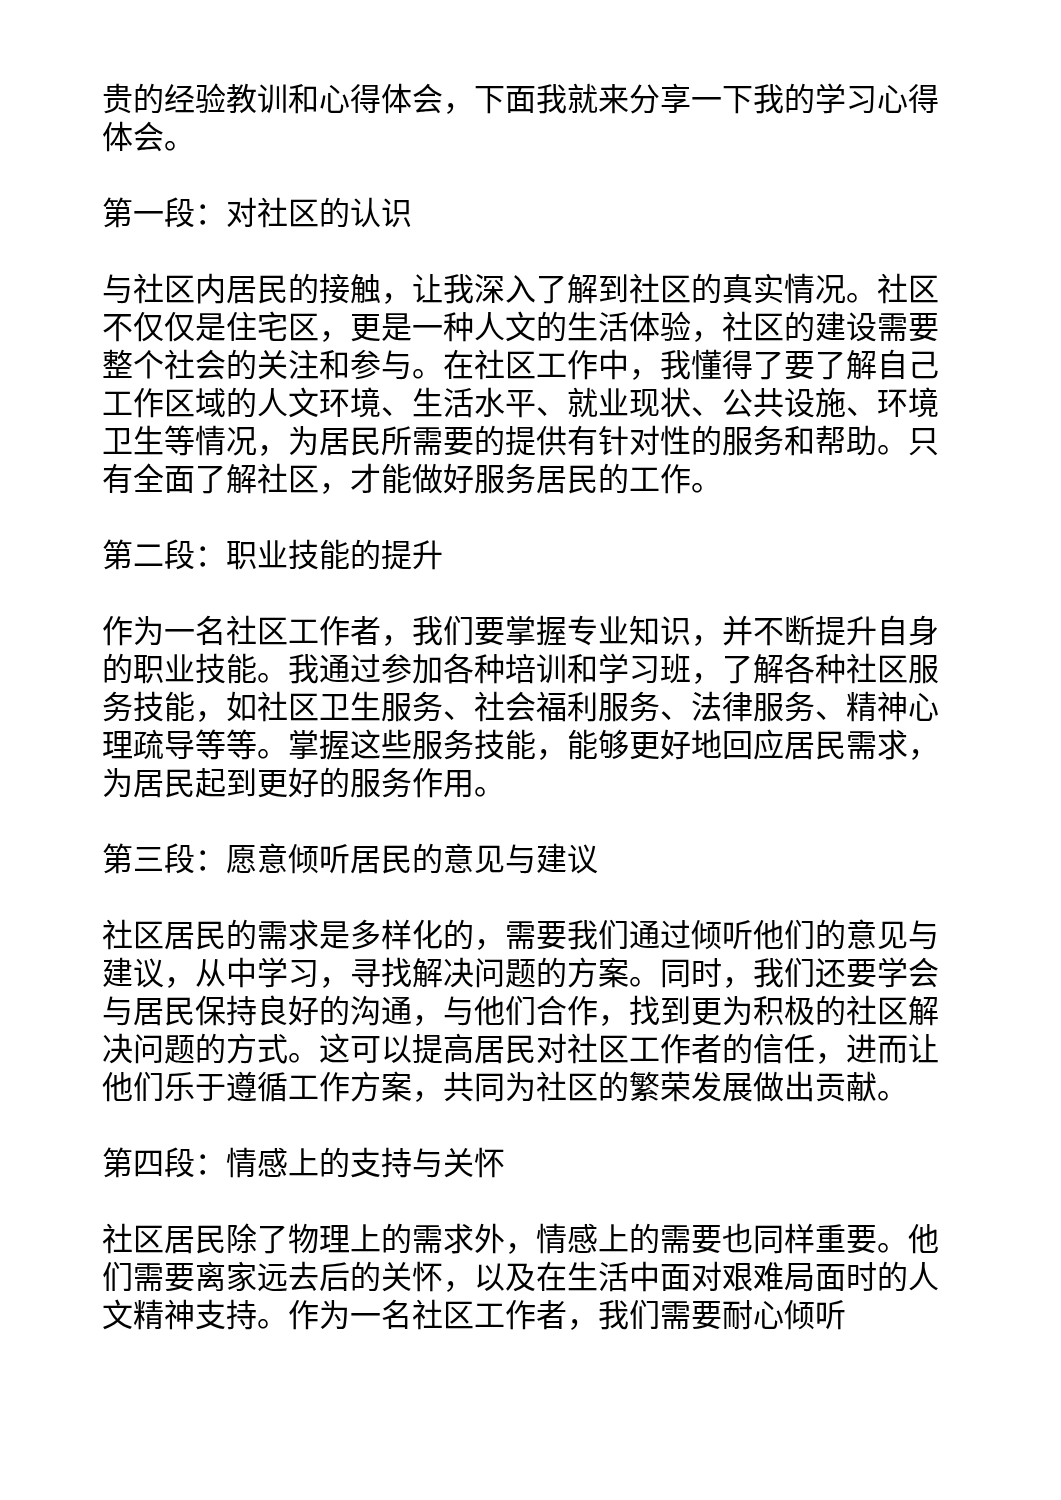贵的经验教训和心得体会，下面我就来分享一下我的学习心得体会。
第一段：对社区的认识
与社区内居民的接触，让我深入了解到社区的真实情况。社区不仅仅是住宅区，更是一种人文的生活体验，社区的建设需要整个社会的关注和参与。在社区工作中，我懂得了要了解自己工作区域的人文环境、生活水平、就业现状、公共设施、环境卫生等情况，为居民所需要的提供有针对性的服务和帮助。只有全面了解社区，才能做好服务居民的工作。
第二段：职业技能的提升
作为一名社区工作者，我们要掌握专业知识，并不断提升自身的职业技能。我通过参加各种培训和学习班，了解各种社区服务技能，如社区卫生服务、社会福利服务、法律服务、精神心理疏导等等。掌握这些服务技能，能够更好地回应居民需求，为居民起到更好的服务作用。
第三段：愿意倾听居民的意见与建议
社区居民的需求是多样化的，需要我们通过倾听他们的意见与建议，从中学习，寻找解决问题的方案。同时，我们还要学会与居民保持良好的沟通，与他们合作，找到更为积极的社区解决问题的方式。这可以提高居民对社区工作者的信任，进而让他们乐于遵循工作方案，共同为社区的繁荣发展做出贡献。
第四段：情感上的支持与关怀
社区居民除了物理上的需求外，情感上的需要也同样重要。他们需要离家远去后的关怀，以及在生活中面对艰难局面时的人文精神支持。作为一名社区工作者，我们需要耐心倾听